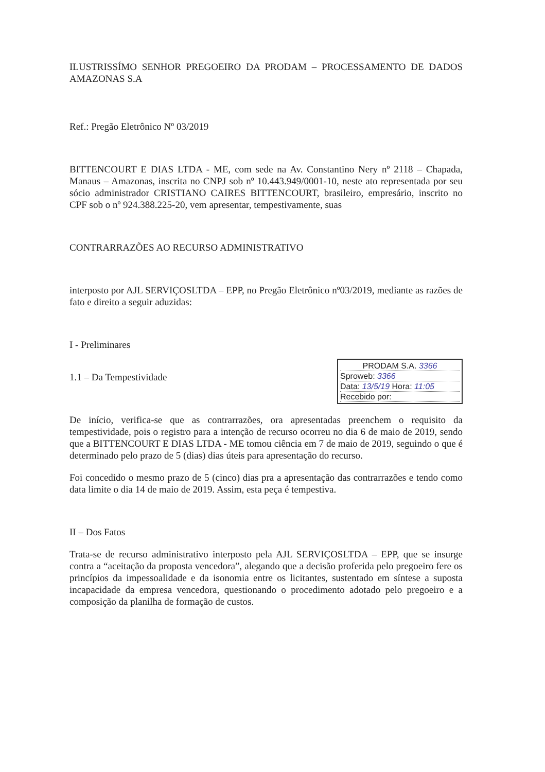ILUSTRISSÍMO SENHOR PREGOEIRO DA PRODAM – PROCESSAMENTO DE DADOS AMAZONAS S.A
Ref.: Pregão Eletrônico Nº 03/2019
BITTENCOURT E DIAS LTDA - ME, com sede na Av. Constantino Nery nº 2118 – Chapada, Manaus – Amazonas, inscrita no CNPJ sob nº 10.443.949/0001-10, neste ato representada por seu sócio administrador CRISTIANO CAIRES BITTENCOURT, brasileiro, empresário, inscrito no CPF sob o nº 924.388.225-20, vem apresentar, tempestivamente, suas
CONTRARRAZÕES AO RECURSO ADMINISTRATIVO
interposto por AJL SERVIÇOSLTDA – EPP, no Pregão Eletrônico nº03/2019, mediante as razões de fato e direito a seguir aduzidas:
I - Preliminares
PRODAM S.A. 3366
Sproweb: 3366
Data: 13/5/19 Hora: 11:05
Recebido por:
1.1 – Da Tempestividade
De início, verifica-se que as contrarrazões, ora apresentadas preenchem o requisito da tempestividade, pois o registro para a intenção de recurso ocorreu no dia 6 de maio de 2019, sendo que a BITTENCOURT E DIAS LTDA - ME tomou ciência em 7 de maio de 2019, seguindo o que é determinado pelo prazo de 5 (dias) dias úteis para apresentação do recurso.
Foi concedido o mesmo prazo de 5 (cinco) dias pra a apresentação das contrarrazões e tendo como data limite o dia 14 de maio de 2019. Assim, esta peça é tempestiva.
II – Dos Fatos
Trata-se de recurso administrativo interposto pela AJL SERVIÇOSLTDA – EPP, que se insurge contra a “aceitação da proposta vencedora”, alegando que a decisão proferida pelo pregoeiro fere os princípios da impessoalidade e da isonomia entre os licitantes, sustentado em síntese a suposta incapacidade da empresa vencedora, questionando o procedimento adotado pelo pregoeiro e a composição da planilha de formação de custos.